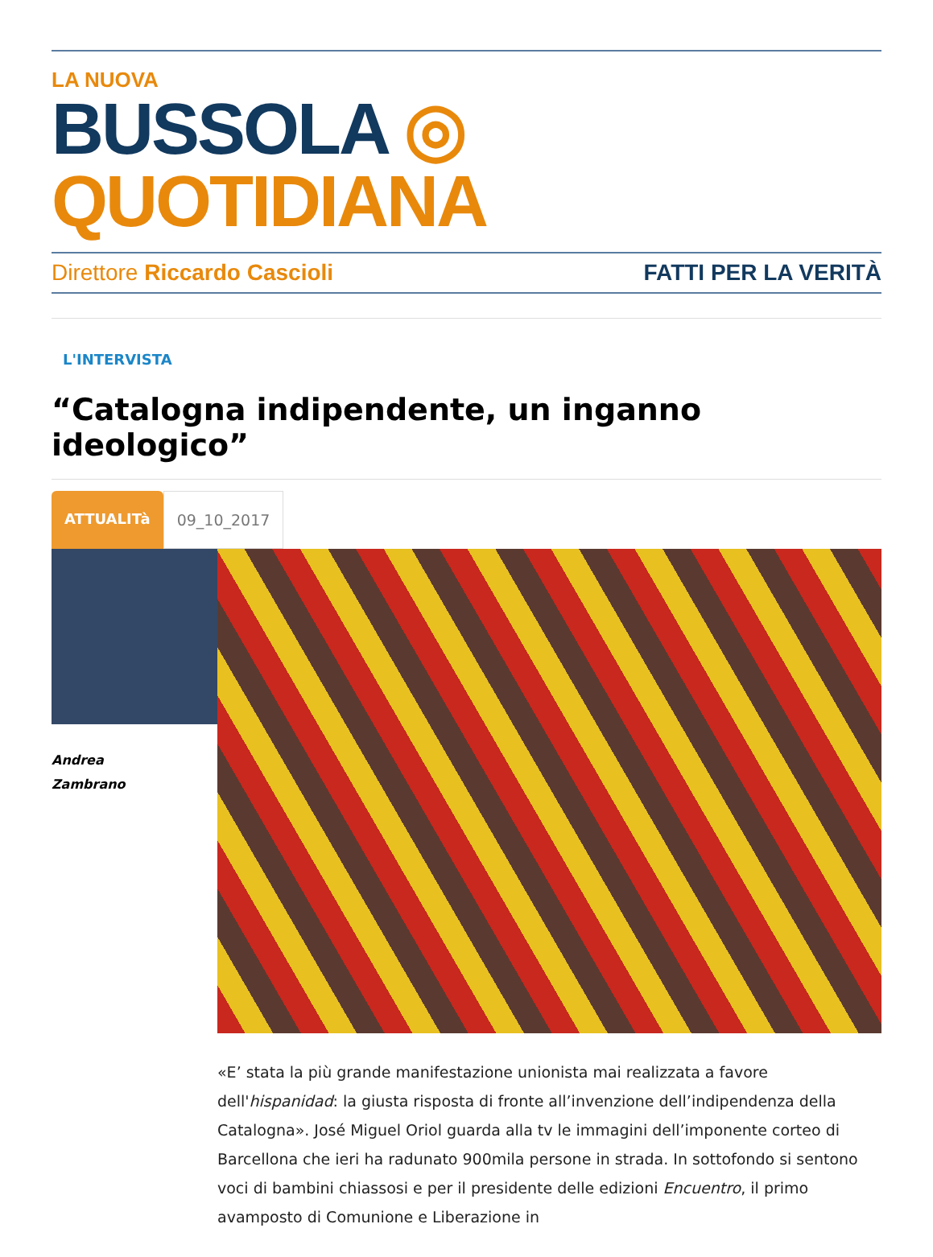LA NUOVA
BUSSOLA ◎ QUOTIDIANA
Direttore Riccardo Cascioli FATTI PER LA VERITÀ
L'INTERVISTA
“Catalogna indipendente, un inganno ideologico”
ATTUALITà 09_10_2017
Andrea
Zambrano
«E’ stata la più grande manifestazione unionista mai realizzata a favore dell'hispanidad: la giusta risposta di fronte all’invenzione dell’indipendenza della Catalogna». José Miguel Oriol guarda alla tv le immagini dell’imponente corteo di Barcellona che ieri ha radunato 900mila persone in strada. In sottofondo si sentono voci di bambini chiassosi e per il presidente delle edizioni Encuentro, il primo avamposto di Comunione e Liberazione in